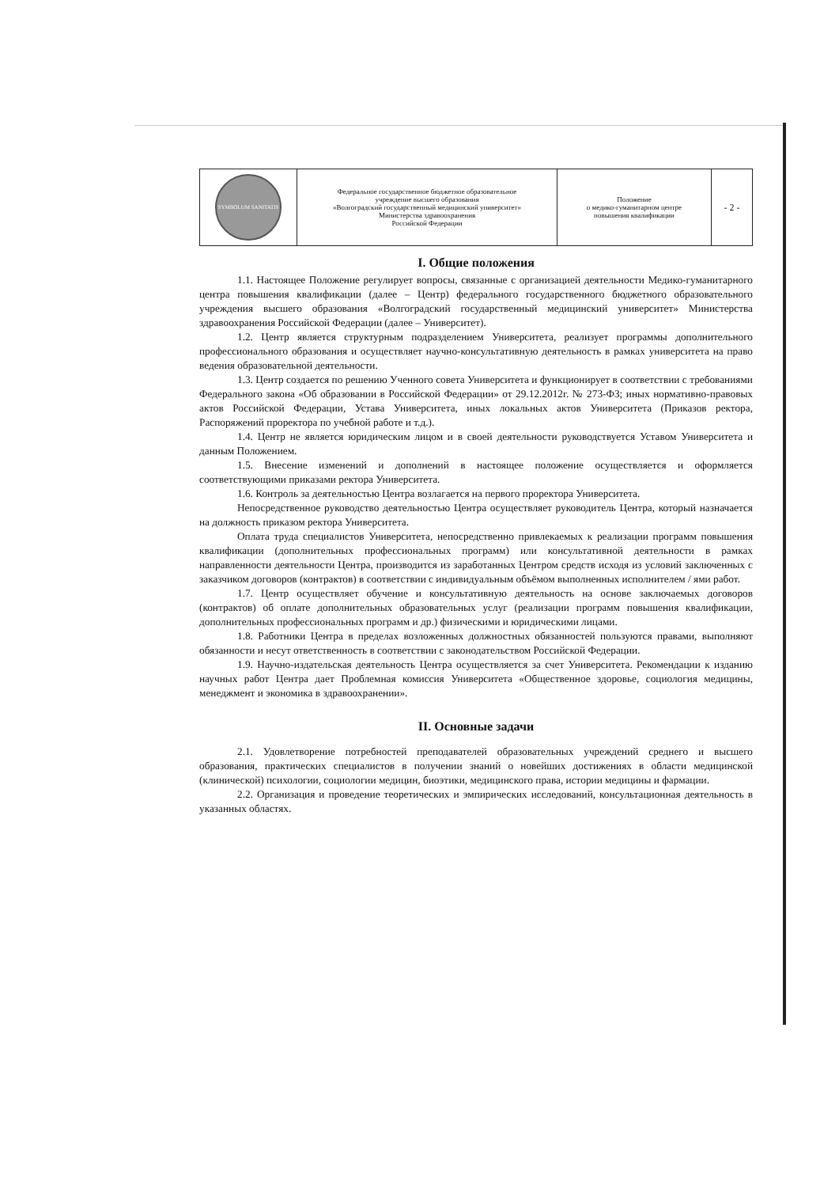| SYMBOLUM SANITATIS | Федеральное государственное бюджетное образовательное учреждение высшего образования «Волгоградский государственный медицинский университет» Министерства здравоохранения Российской Федерации | Положение о медико-гуманитарном центре повышения квалификации | - 2 - |
I. Общие положения
1.1. Настоящее Положение регулирует вопросы, связанные с организацией деятельности Медико-гуманитарного центра повышения квалификации (далее – Центр) федерального государственного бюджетного образовательного учреждения высшего образования «Волгоградский государственный медицинский университет» Министерства здравоохранения Российской Федерации (далее – Университет).
1.2. Центр является структурным подразделением Университета, реализует программы дополнительного профессионального образования и осуществляет научно-консультативную деятельность в рамках университета на право ведения образовательной деятельности.
1.3. Центр создается по решению Ученного совета Университета и функционирует в соответствии с требованиями Федерального закона «Об образовании в Российской Федерации» от 29.12.2012г. № 273-ФЗ; иных нормативно-правовых актов Российской Федерации, Устава Университета, иных локальных актов Университета (Приказов ректора, Распоряжений проректора по учебной работе и т.д.).
1.4. Центр не является юридическим лицом и в своей деятельности руководствуется Уставом Университета и данным Положением.
1.5. Внесение изменений и дополнений в настоящее положение осуществляется и оформляется соответствующими приказами ректора Университета.
1.6. Контроль за деятельностью Центра возлагается на первого проректора Университета.
Непосредственное руководство деятельностью Центра осуществляет руководитель Центра, который назначается на должность приказом ректора Университета.
Оплата труда специалистов Университета, непосредственно привлекаемых к реализации программ повышения квалификации (дополнительных профессиональных программ) или консультативной деятельности в рамках направленности деятельности Центра, производится из заработанных Центром средств исходя из условий заключенных с заказчиком договоров (контрактов) в соответствии с индивидуальным объёмом выполненных исполнителем / ями работ.
1.7. Центр осуществляет обучение и консультативную деятельность на основе заключаемых договоров (контрактов) об оплате дополнительных образовательных услуг (реализации программ повышения квалификации, дополнительных профессиональных программ и др.) физическими и юридическими лицами.
1.8. Работники Центра в пределах возложенных должностных обязанностей пользуются правами, выполняют обязанности и несут ответственность в соответствии с законодательством Российской Федерации.
1.9. Научно-издательская деятельность Центра осуществляется за счет Университета. Рекомендации к изданию научных работ Центра дает Проблемная комиссия Университета «Общественное здоровье, социология медицины, менеджмент и экономика в здравоохранении».
II. Основные задачи
2.1. Удовлетворение потребностей преподавателей образовательных учреждений среднего и высшего образования, практических специалистов в получении знаний о новейших достижениях в области медицинской (клинической) психологии, социологии медицин, биоэтики, медицинского права, истории медицины и фармации.
2.2. Организация и проведение теоретических и эмпирических исследований, консультационная деятельность в указанных областях.